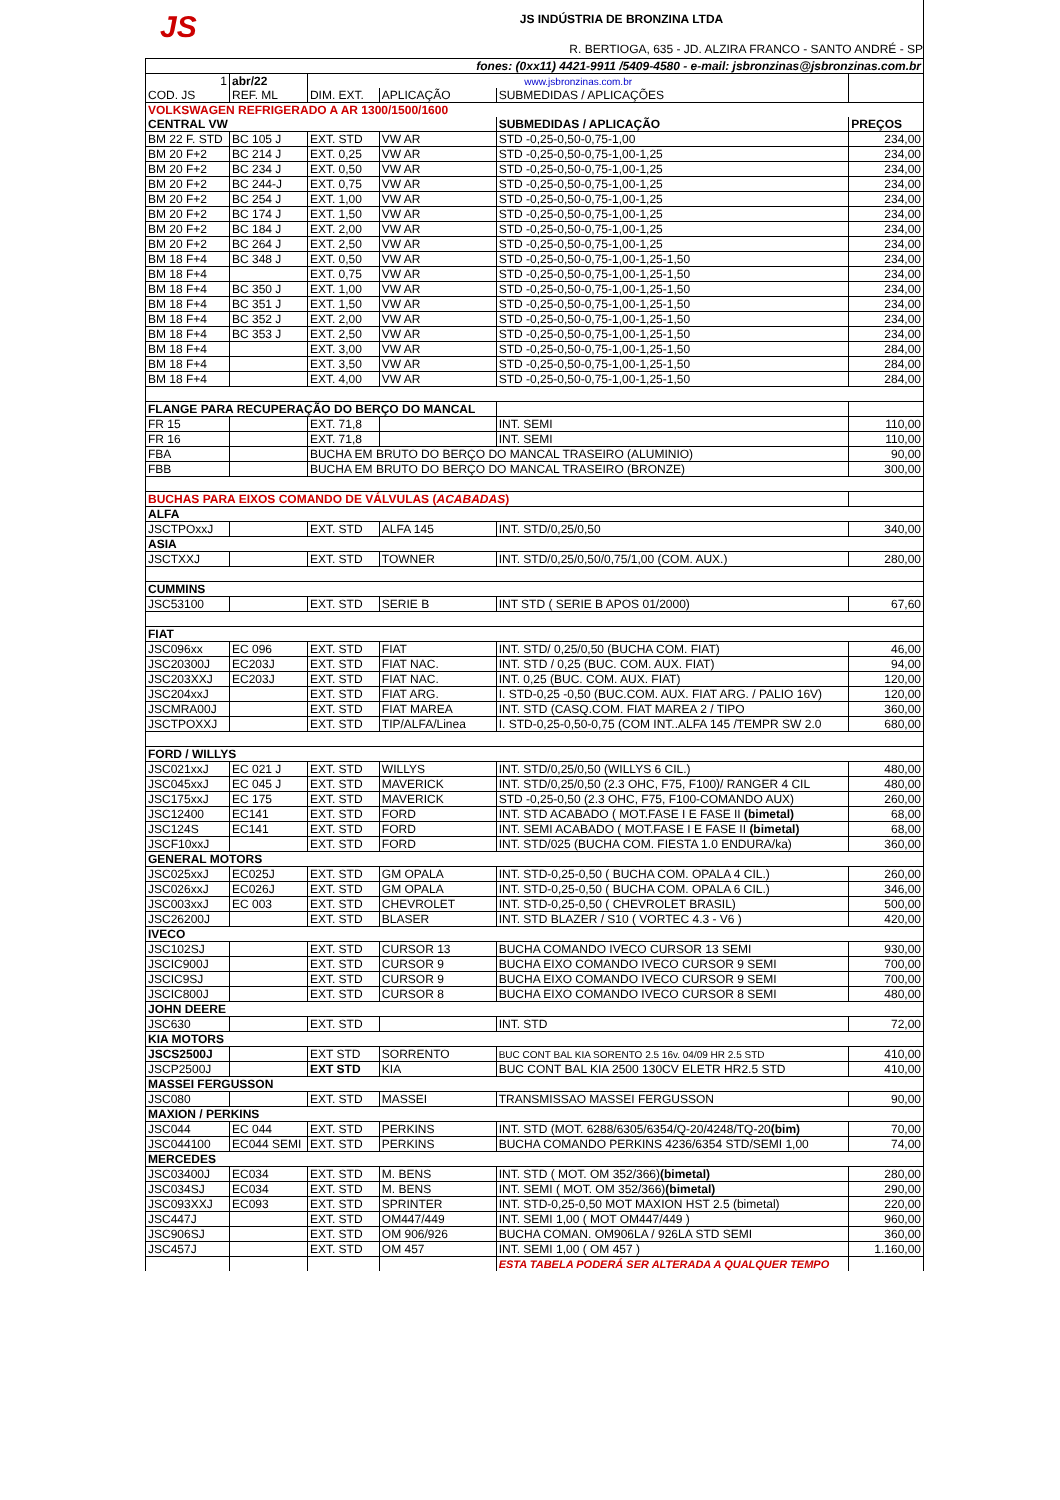JS
JS INDÚSTRIA DE BRONZINA LTDA
R. BERTIOGA, 635 - JD. ALZIRA FRANCO - SANTO ANDRÉ - SP
| fones: (0xx11) 4421-9911 /5409-4580 - e-mail: jsbronzinas@jsbronzinas.com.br | | | | | |
| 1 | abr/22 | www.jsbronzinas.com.br | | | |
| COD. JS | REF. ML | DIM. EXT. | APLICAÇÃO | SUBMEDIDAS / APLICAÇÕES | |
| VOLKSWAGEN REFRIGERADO A AR 1300/1500/1600 | | | | | |
| CENTRAL VW | | | | SUBMEDIDAS / APLICAÇÃO | PREÇOS |
| BM 22 F. STD | BC 105 J | EXT. STD | VW AR | STD -0,25-0,50-0,75-1,00 | 234,00 |
| BM 20 F+2 | BC 214 J | EXT. 0,25 | VW AR | STD -0,25-0,50-0,75-1,00-1,25 | 234,00 |
| BM 20 F+2 | BC 234 J | EXT. 0,50 | VW AR | STD -0,25-0,50-0,75-1,00-1,25 | 234,00 |
| BM 20 F+2 | BC 244-J | EXT. 0,75 | VW AR | STD -0,25-0,50-0,75-1,00-1,25 | 234,00 |
| BM 20 F+2 | BC 254 J | EXT. 1,00 | VW AR | STD -0,25-0,50-0,75-1,00-1,25 | 234,00 |
| BM 20 F+2 | BC 174 J | EXT. 1,50 | VW AR | STD -0,25-0,50-0,75-1,00-1,25 | 234,00 |
| BM 20 F+2 | BC 184 J | EXT. 2,00 | VW AR | STD -0,25-0,50-0,75-1,00-1,25 | 234,00 |
| BM 20 F+2 | BC 264 J | EXT. 2,50 | VW AR | STD -0,25-0,50-0,75-1,00-1,25 | 234,00 |
| BM 18 F+4 | BC 348 J | EXT. 0,50 | VW AR | STD -0,25-0,50-0,75-1,00-1,25-1,50 | 234,00 |
| BM 18 F+4 | | EXT. 0,75 | VW AR | STD -0,25-0,50-0,75-1,00-1,25-1,50 | 234,00 |
| BM 18 F+4 | BC 350 J | EXT. 1,00 | VW AR | STD -0,25-0,50-0,75-1,00-1,25-1,50 | 234,00 |
| BM 18 F+4 | BC 351 J | EXT. 1,50 | VW AR | STD -0,25-0,50-0,75-1,00-1,25-1,50 | 234,00 |
| BM 18 F+4 | BC 352 J | EXT. 2,00 | VW AR | STD -0,25-0,50-0,75-1,00-1,25-1,50 | 234,00 |
| BM 18 F+4 | BC 353 J | EXT. 2,50 | VW AR | STD -0,25-0,50-0,75-1,00-1,25-1,50 | 234,00 |
| BM 18 F+4 | | EXT. 3,00 | VW AR | STD -0,25-0,50-0,75-1,00-1,25-1,50 | 284,00 |
| BM 18 F+4 | | EXT. 3,50 | VW AR | STD -0,25-0,50-0,75-1,00-1,25-1,50 | 284,00 |
| BM 18 F+4 | | EXT. 4,00 | VW AR | STD -0,25-0,50-0,75-1,00-1,25-1,50 | 284,00 |
| FLANGE PARA RECUPERAÇÃO DO BERÇO DO MANCAL | | | | | |
| FR 15 | | EXT. 71,8 | | INT. SEMI | 110,00 |
| FR 16 | | EXT. 71,8 | | INT. SEMI | 110,00 |
| FBA | | BUCHA EM BRUTO DO BERÇO DO MANCAL TRASEIRO (ALUMINIO) | | | 90,00 |
| FBB | | BUCHA EM BRUTO DO BERÇO DO MANCAL TRASEIRO (BRONZE) | | | 300,00 |
| BUCHAS PARA EIXOS COMANDO DE VÁLVULAS ( ACABADAS ) | | | | | |
| ALFA | | | | | |
| JSCTPOxxJ | | EXT. STD | ALFA 145 | INT. STD/0,25/0,50 | 340,00 |
| ASIA | | | | | |
| JSCTXXJ | | EXT. STD | TOWNER | INT. STD/0,25/0,50/0,75/1,00 (COM. AUX.) | 280,00 |
| CUMMINS | | | | | |
| JSC53100 | | EXT. STD | SERIE B | INT STD ( SERIE B APOS 01/2000) | 67,60 |
| FIAT | | | | | |
| JSC096xx | EC 096 | EXT. STD | FIAT | INT. STD/ 0,25/0,50 (BUCHA COM. FIAT) | 46,00 |
| JSC20300J | EC203J | EXT. STD | FIAT NAC. | INT. STD / 0,25 (BUC. COM. AUX. FIAT) | 94,00 |
| JSC203XXJ | EC203J | EXT. STD | FIAT NAC. | INT. 0,25 (BUC. COM. AUX. FIAT) | 120,00 |
| JSC204xxJ | | EXT. STD | FIAT ARG. | I. STD-0,25 -0,50 (BUC.COM. AUX. FIAT ARG. / PALIO 16V) | 120,00 |
| JSCMRA00J | | EXT. STD | FIAT MAREA | INT. STD (CASQ.COM. FIAT MAREA 2 / TIPO | 360,00 |
| JSCTPOXXJ | | EXT. STD | TIP/ALFA/Linea | I. STD-0,25-0,50-0,75 (COM INT..ALFA 145 /TEMPR SW 2.0 | 680,00 |
| FORD / WILLYS | | | | | |
| JSC021xxJ | EC 021 J | EXT. STD | WILLYS | INT. STD/0,25/0,50 (WILLYS 6 CIL.) | 480,00 |
| JSC045xxJ | EC 045 J | EXT. STD | MAVERICK | INT. STD/0,25/0,50 (2.3 OHC, F75, F100)/ RANGER 4 CIL | 480,00 |
| JSC175xxJ | EC 175 | EXT. STD | MAVERICK | STD -0,25-0,50 (2.3 OHC, F75, F100-COMANDO AUX) | 260,00 |
| JSC12400 | EC141 | EXT. STD | FORD | INT. STD ACABADO ( MOT.FASE I E FASE II (bimetal) | 68,00 |
| JSC124S | EC141 | EXT. STD | FORD | INT. SEMI ACABADO ( MOT.FASE I E FASE II (bimetal) | 68,00 |
| JSCF10xxJ | | EXT. STD | FORD | INT. STD/025 (BUCHA COM. FIESTA 1.0 ENDURA/ka) | 360,00 |
| GENERAL MOTORS | | | | | |
| JSC025xxJ | EC025J | EXT. STD | GM OPALA | INT. STD-0,25-0,50 ( BUCHA COM. OPALA 4 CIL.) | 260,00 |
| JSC026xxJ | EC026J | EXT. STD | GM OPALA | INT. STD-0,25-0,50 ( BUCHA COM. OPALA 6 CIL.) | 346,00 |
| JSC003xxJ | EC 003 | EXT. STD | CHEVROLET | INT. STD-0,25-0,50 ( CHEVROLET BRASIL) | 500,00 |
| JSC26200J | | EXT. STD | BLASER | INT. STD BLAZER / S10 ( VORTEC 4.3 - V6 ) | 420,00 |
| IVECO | | | | | |
| JSC102SJ | | EXT. STD | CURSOR 13 | BUCHA COMANDO IVECO CURSOR 13 SEMI | 930,00 |
| JSCIC900J | | EXT. STD | CURSOR 9 | BUCHA EIXO COMANDO IVECO CURSOR 9 SEMI | 700,00 |
| JSCIC9SJ | | EXT. STD | CURSOR 9 | BUCHA EIXO COMANDO IVECO CURSOR 9 SEMI | 700,00 |
| JSCIC800J | | EXT. STD | CURSOR 8 | BUCHA EIXO COMANDO IVECO CURSOR 8 SEMI | 480,00 |
| JOHN DEERE | | | | | |
| JSC630 | | EXT. STD | | INT. STD | 72,00 |
| KIA MOTORS | | | | | |
| JSCS2500J | | EXT STD | SORRENTO | BUC CONT BAL KIA SORENTO 2.5 16v. 04/09 HR 2.5 STD | 410,00 |
| JSCP2500J | | EXT STD | KIA | BUC CONT BAL KIA 2500 130CV ELETR HR2.5 STD | 410,00 |
| MASSEI FERGUSSON | | | | | |
| JSC080 | | EXT. STD | MASSEI | TRANSMISSAO MASSEI FERGUSSON | 90,00 |
| MAXION / PERKINS | | | | | |
| JSC044 | EC 044 | EXT. STD | PERKINS | INT. STD (MOT. 6288/6305/6354/Q-20/4248/TQ-20 (bim) | 70,00 |
| JSC044100 | EC044 SEMI | EXT. STD | PERKINS | BUCHA COMANDO PERKINS 4236/6354 STD/SEMI 1,00 | 74,00 |
| MERCEDES | | | | | |
| JSC03400J | EC034 | EXT. STD | M. BENS | INT. STD ( MOT. OM 352/366) (bimetal) | 280,00 |
| JSC034SJ | EC034 | EXT. STD | M. BENS | INT. SEMI ( MOT. OM 352/366) (bimetal) | 290,00 |
| JSC093XXJ | EC093 | EXT. STD | SPRINTER | INT. STD-0,25-0,50 MOT MAXION HST 2.5 (bimetal) | 220,00 |
| JSC447J | | EXT. STD | OM447/449 | INT. SEMI 1,00 ( MOT OM447/449 ) | 960,00 |
| JSC906SJ | | EXT. STD | OM 906/926 | BUCHA COMAN. OM906LA / 926LA STD SEMI | 360,00 |
| JSC457J | | EXT. STD | OM 457 | INT. SEMI 1,00 ( OM 457 ) | 1.160,00 |
| | | | | ESTA TABELA PODERÁ SER ALTERADA A QUALQUER TEMPO | |